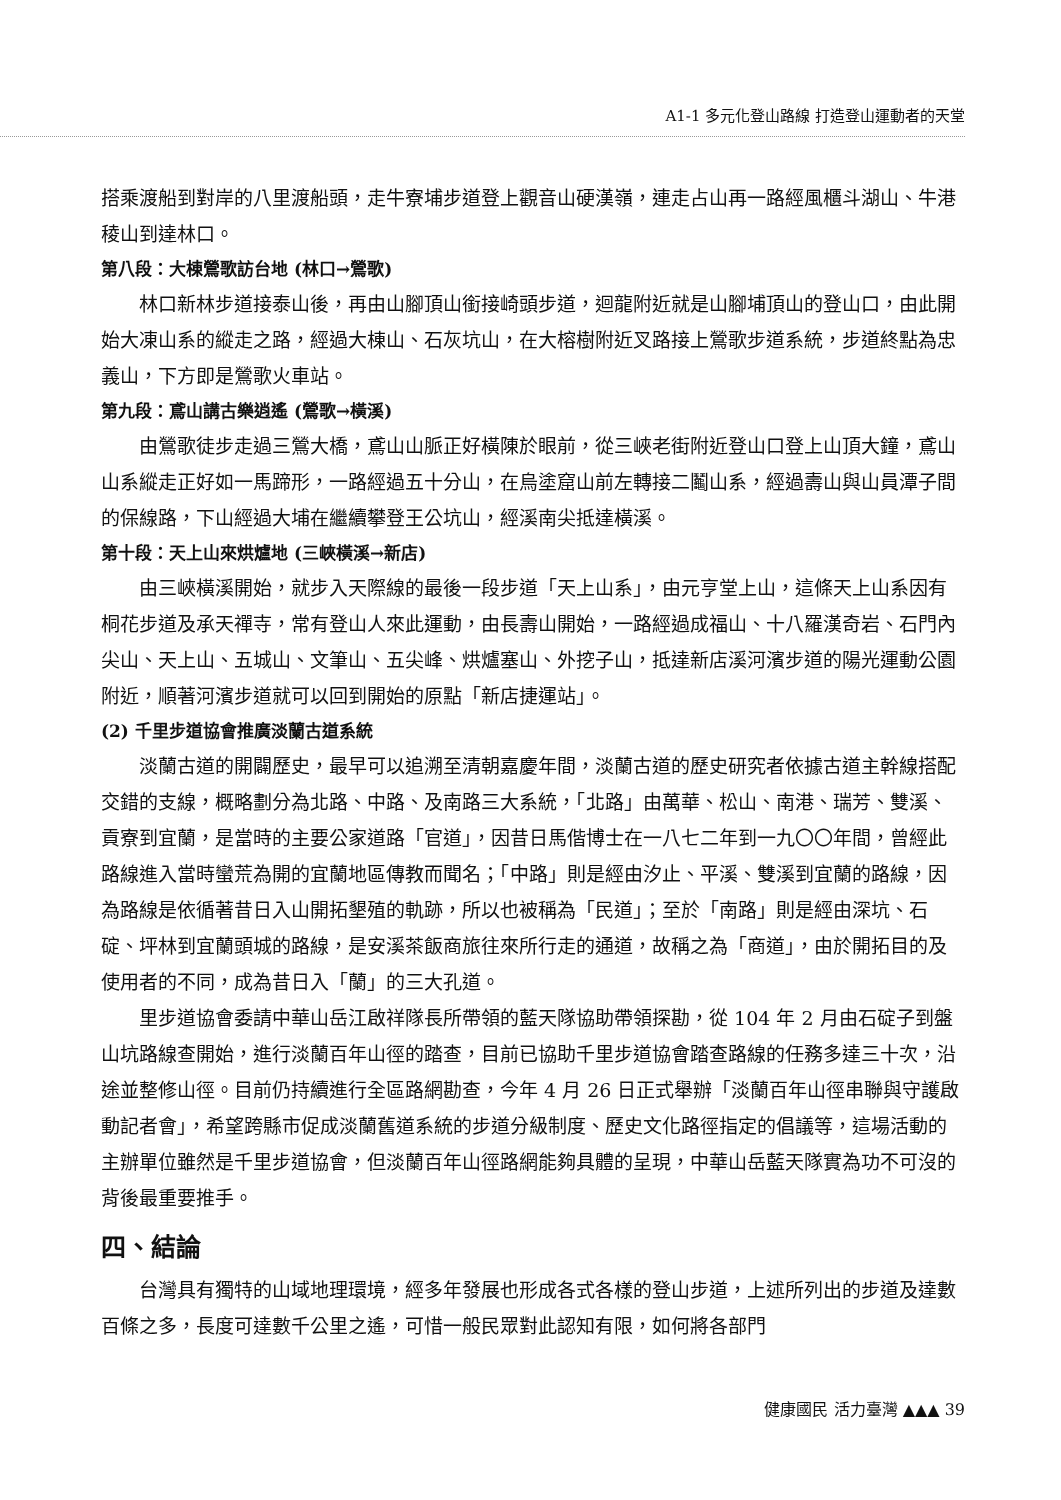A1-1 多元化登山路線 打造登山運動者的天堂
搭乘渡船到對岸的八里渡船頭，走牛寮埔步道登上觀音山硬漢嶺，連走占山再一路經風櫃斗湖山、牛港稜山到達林口。
第八段：大棟鶯歌訪台地 (林口→鶯歌)
林口新林步道接泰山後，再由山腳頂山銜接崎頭步道，迴龍附近就是山腳埔頂山的登山口，由此開始大凍山系的縱走之路，經過大棟山、石灰坑山，在大榕樹附近叉路接上鶯歌步道系統，步道終點為忠義山，下方即是鶯歌火車站。
第九段：鳶山講古樂逍遙 (鶯歌→橫溪)
由鶯歌徒步走過三鶯大橋，鳶山山脈正好橫陳於眼前，從三峽老街附近登山口登上山頂大鐘，鳶山山系縱走正好如一馬蹄形，一路經過五十分山，在烏塗窟山前左轉接二鬮山系，經過壽山與山員潭子間的保線路，下山經過大埔在繼續攀登王公坑山，經溪南尖抵達橫溪。
第十段：天上山來烘爐地 (三峽橫溪→新店)
由三峽橫溪開始，就步入天際線的最後一段步道「天上山系」，由元亨堂上山，這條天上山系因有桐花步道及承天禪寺，常有登山人來此運動，由長壽山開始，一路經過成福山、十八羅漢奇岩、石門內尖山、天上山、五城山、文筆山、五尖峰、烘爐塞山、外挖子山，抵達新店溪河濱步道的陽光運動公園附近，順著河濱步道就可以回到開始的原點「新店捷運站」。
(2) 千里步道協會推廣淡蘭古道系統
淡蘭古道的開闢歷史，最早可以追溯至清朝嘉慶年間，淡蘭古道的歷史研究者依據古道主幹線搭配交錯的支線，概略劃分為北路、中路、及南路三大系統，「北路」由萬華、松山、南港、瑞芳、雙溪、貢寮到宜蘭，是當時的主要公家道路「官道」，因昔日馬偕博士在一八七二年到一九〇〇年間，曾經此路線進入當時蠻荒為開的宜蘭地區傳教而聞名；「中路」則是經由汐止、平溪、雙溪到宜蘭的路線，因為路線是依循著昔日入山開拓墾殖的軌跡，所以也被稱為「民道」；至於「南路」則是經由深坑、石碇、坪林到宜蘭頭城的路線，是安溪茶飯商旅往來所行走的通道，故稱之為「商道」，由於開拓目的及使用者的不同，成為昔日入「蘭」的三大孔道。
里步道協會委請中華山岳江啟祥隊長所帶領的藍天隊協助帶領探勘，從 104 年 2 月由石碇子到盤山坑路線查開始，進行淡蘭百年山徑的踏查，目前已協助千里步道協會踏查路線的任務多達三十次，沿途並整修山徑。目前仍持續進行全區路網勘查，今年 4 月 26 日正式舉辦「淡蘭百年山徑串聯與守護啟動記者會」，希望跨縣市促成淡蘭舊道系統的步道分級制度、歷史文化路徑指定的倡議等，這場活動的主辦單位雖然是千里步道協會，但淡蘭百年山徑路網能夠具體的呈現，中華山岳藍天隊實為功不可沒的背後最重要推手。
四、結論
台灣具有獨特的山域地理環境，經多年發展也形成各式各樣的登山步道，上述所列出的步道及達數百條之多，長度可達數千公里之遙，可惜一般民眾對此認知有限，如何將各部門
健康國民 活力臺灣 ▲▲▲ 39